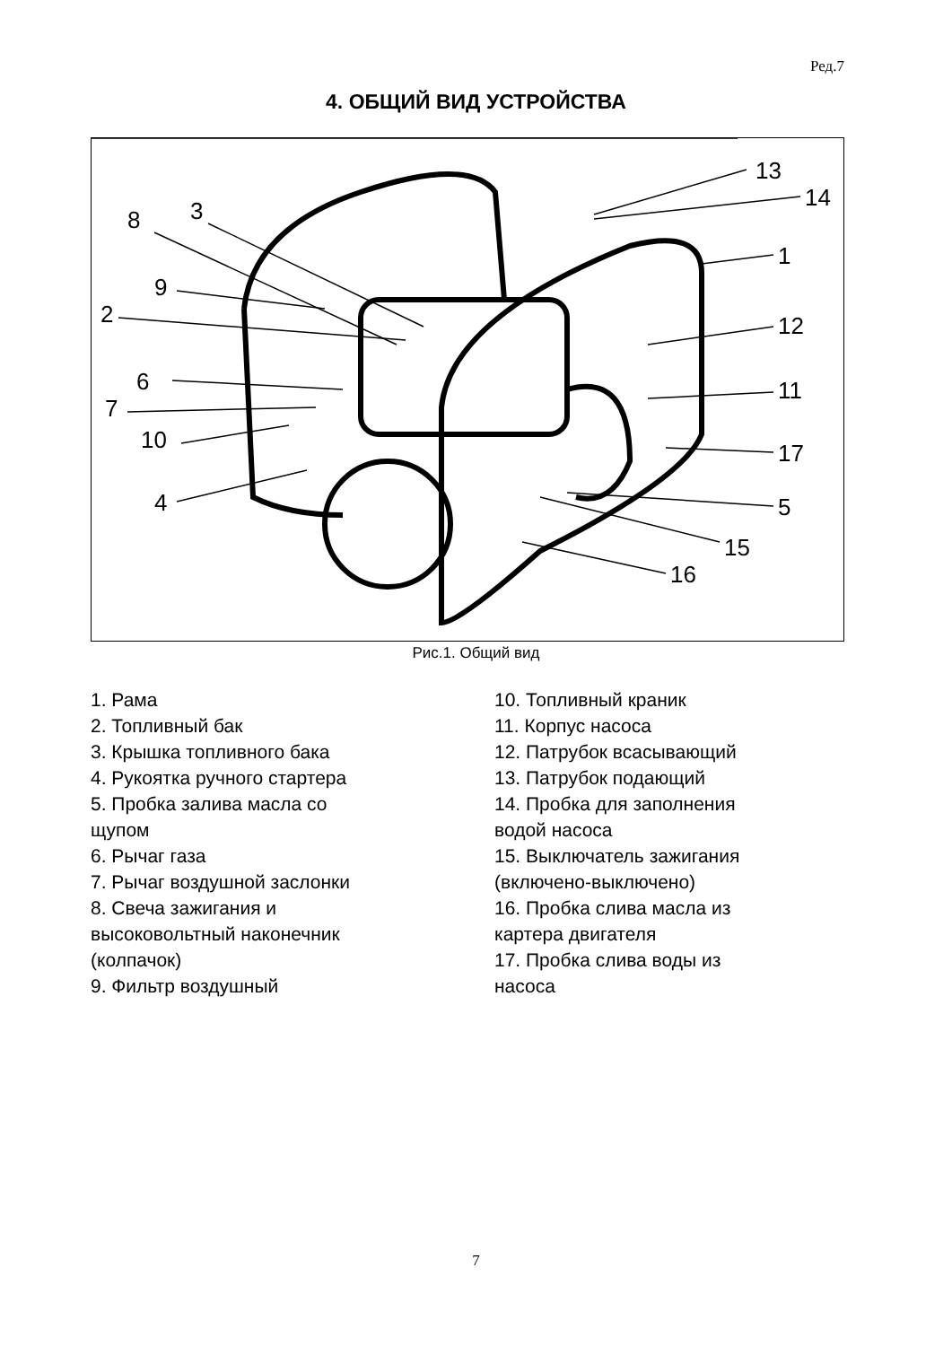Ред.7
4. ОБЩИЙ ВИД УСТРОЙСТВА
13
14
1
12
11
17
5
15
16
3
8
9
2
6
7
10
4
Рис.1. Общий вид
1. Рама
2. Топливный бак
3. Крышка топливного бака
4. Рукоятка ручного стартера
5. Пробка залива масла со
щупом
6. Рычаг газа
7. Рычаг воздушной заслонки
8. Свеча зажигания и
высоковольтный наконечник
(колпачок)
9. Фильтр воздушный
10. Топливный краник
11. Корпус насоса
12. Патрубок всасывающий
13. Патрубок подающий
14. Пробка для заполнения
водой насоса
15. Выключатель зажигания
(включено-выключено)
16. Пробка слива масла из
картера двигателя
17. Пробка слива воды из
насоса
7